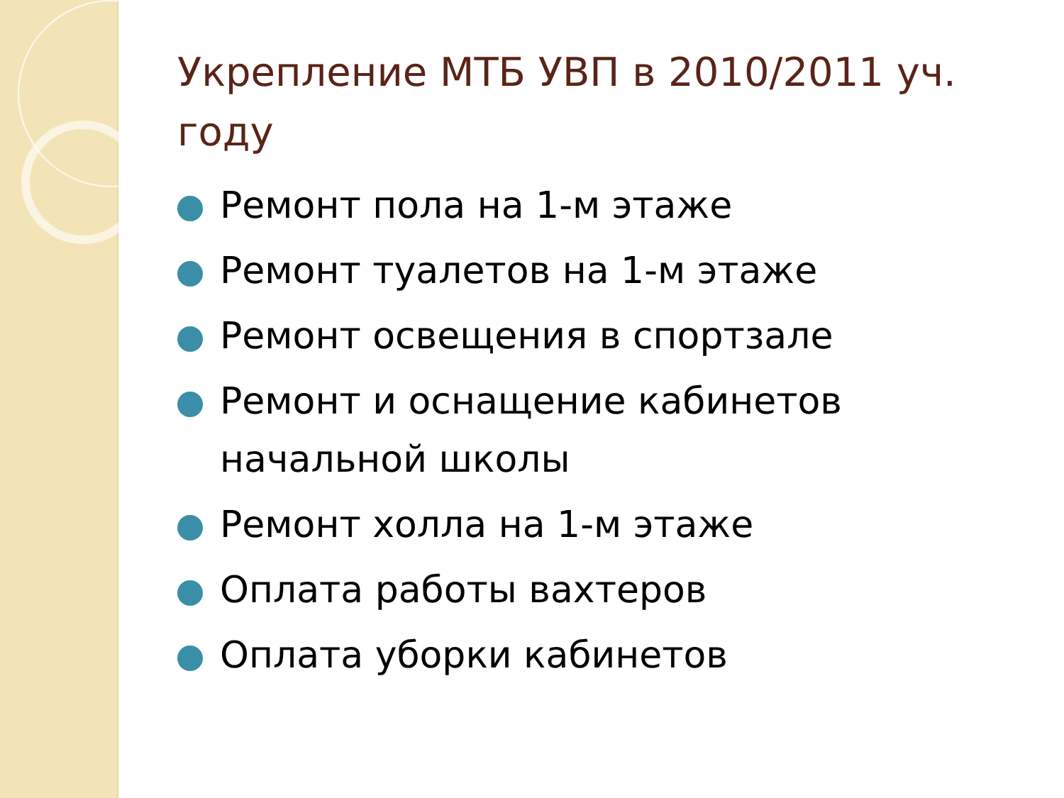Укрепление МТБ УВП в 2010/2011 уч. году
Ремонт пола на 1-м этаже
Ремонт туалетов на 1-м этаже
Ремонт освещения в спортзале
Ремонт и оснащение кабинетов начальной школы
Ремонт холла на 1-м этаже
Оплата работы вахтеров
Оплата уборки кабинетов